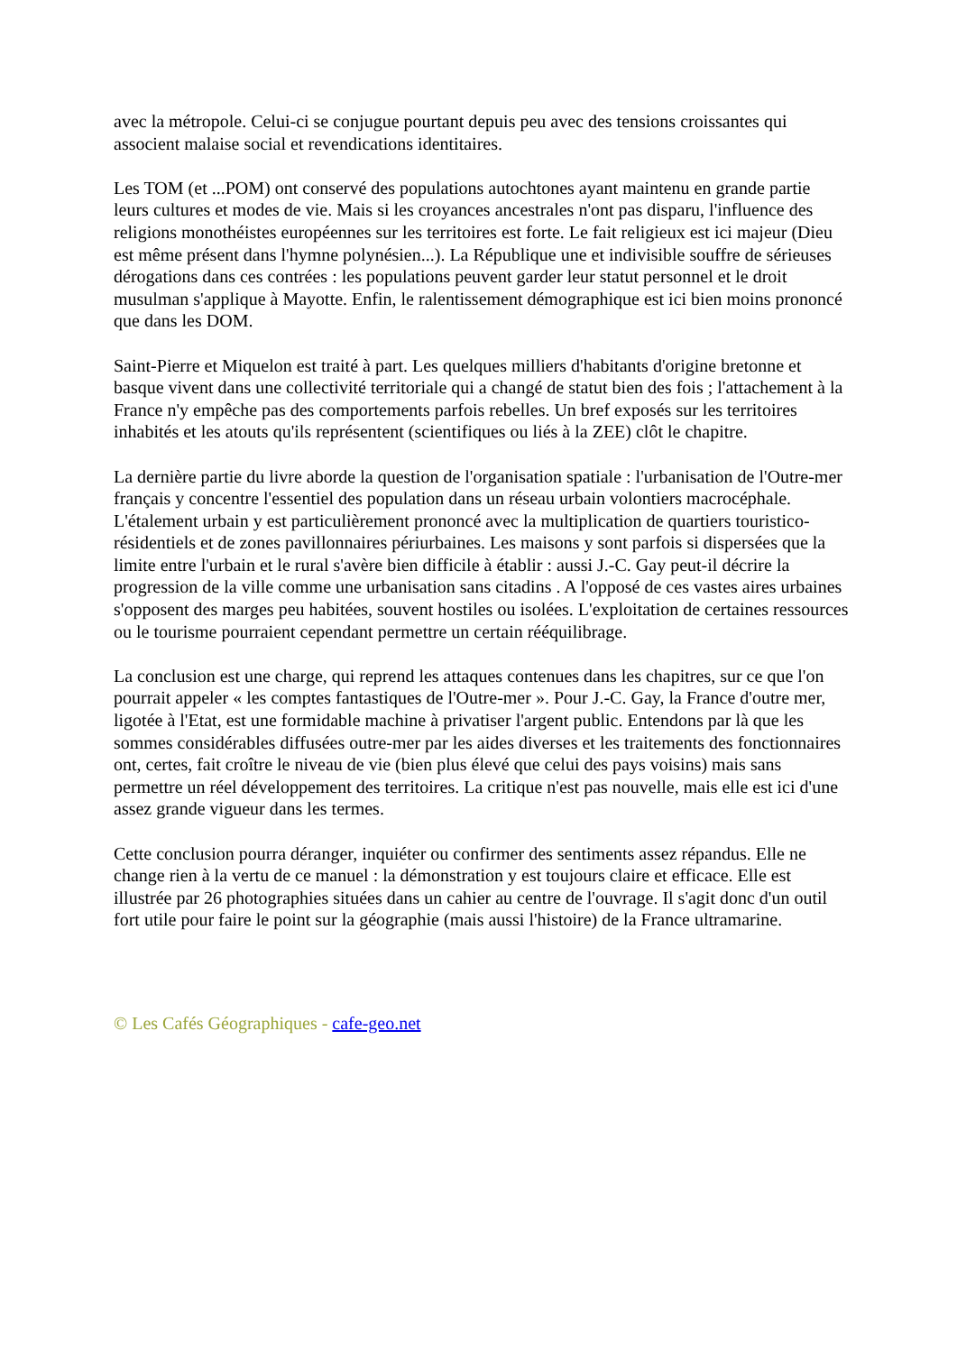avec la métropole. Celui-ci se conjugue pourtant depuis peu avec des tensions croissantes qui associent malaise social et revendications identitaires.
Les TOM (et ...POM) ont conservé des populations autochtones ayant maintenu en grande partie leurs cultures et modes de vie. Mais si les croyances ancestrales n'ont pas disparu, l'influence des religions monothéistes européennes sur les territoires est forte. Le fait religieux est ici majeur (Dieu est même présent dans l'hymne polynésien...). La République une et indivisible souffre de sérieuses dérogations dans ces contrées : les populations peuvent garder leur statut personnel et le droit musulman s'applique à Mayotte. Enfin, le ralentissement démographique est ici bien moins prononcé que dans les DOM.
Saint-Pierre et Miquelon est traité à part. Les quelques milliers d'habitants d'origine bretonne et basque vivent dans une collectivité territoriale qui a changé de statut bien des fois ; l'attachement à la France n'y empêche pas des comportements parfois rebelles. Un bref exposés sur les territoires inhabités et les atouts qu'ils représentent (scientifiques ou liés à la ZEE) clôt le chapitre.
La dernière partie du livre aborde la question de l'organisation spatiale : l'urbanisation de l'Outre-mer français y concentre l'essentiel des population dans un réseau urbain volontiers macrocéphale. L'étalement urbain y est particulièrement prononcé avec la multiplication de quartiers touristico-résidentiels et de zones pavillonnaires périurbaines. Les maisons y sont parfois si dispersées que la limite entre l'urbain et le rural s'avère bien difficile à établir : aussi J.-C. Gay peut-il décrire la progression de la ville comme une urbanisation sans citadins . A l'opposé de ces vastes aires urbaines s'opposent des marges peu habitées, souvent hostiles ou isolées. L'exploitation de certaines ressources ou le tourisme pourraient cependant permettre un certain rééquilibrage.
La conclusion est une charge, qui reprend les attaques contenues dans les chapitres, sur ce que l'on pourrait appeler « les comptes fantastiques de l'Outre-mer ». Pour J.-C. Gay, la France d'outre mer, ligotée à l'Etat, est une formidable machine à privatiser l'argent public. Entendons par là que les sommes considérables diffusées outre-mer par les aides diverses et les traitements des fonctionnaires ont, certes, fait croître le niveau de vie (bien plus élevé que celui des pays voisins) mais sans permettre un réel développement des territoires. La critique n'est pas nouvelle, mais elle est ici d'une assez grande vigueur dans les termes.
Cette conclusion pourra déranger, inquiéter ou confirmer des sentiments assez répandus. Elle ne change rien à la vertu de ce manuel : la démonstration y est toujours claire et efficace. Elle est illustrée par 26 photographies situées dans un cahier au centre de l'ouvrage. Il s'agit donc d'un outil fort utile pour faire le point sur la géographie (mais aussi l'histoire) de la France ultramarine.
© Les Cafés Géographiques - cafe-geo.net